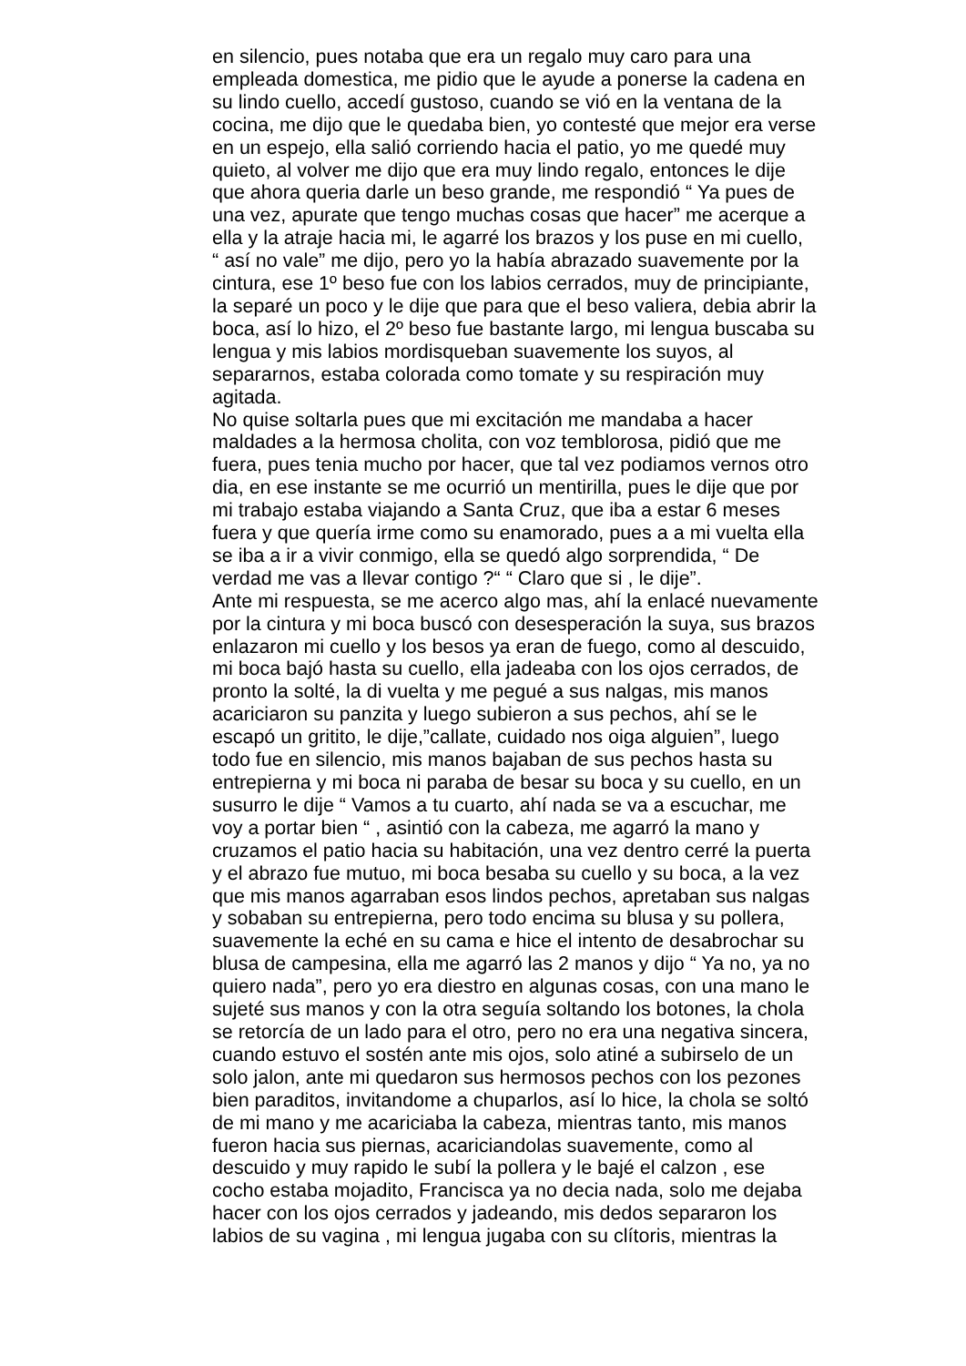en silencio, pues notaba que era un regalo muy caro para una
empleada domestica, me pidio que le ayude a ponerse la cadena en
su lindo cuello, accedí gustoso, cuando se vió en la ventana de la
cocina, me dijo que le quedaba bien, yo contesté que mejor era verse
en un espejo, ella salió corriendo hacia el patio, yo me quedé muy
quieto, al volver me dijo que era muy lindo regalo, entonces le dije
que ahora queria darle un beso grande, me respondió “ Ya pues de
una vez, apurate que tengo muchas cosas que hacer” me acerque a
ella y la atraje hacia mi, le agarré los brazos y los puse en mi cuello,
“ así no vale” me dijo, pero yo la había abrazado suavemente por la
cintura, ese 1º beso fue con los labios cerrados, muy de principiante,
la separé un poco y le dije que para que el beso valiera, debia abrir la
boca, así lo hizo, el 2º beso fue bastante largo, mi lengua buscaba su
lengua y mis labios mordisqueban suavemente los suyos, al
separarnos, estaba colorada como tomate y su respiración muy
agitada.
No quise soltarla pues que mi excitación me mandaba a hacer
maldades a la hermosa cholita, con voz temblorosa, pidió que me
fuera, pues tenia mucho por hacer, que tal vez podiamos vernos otro
dia, en ese instante se me ocurrió un mentirilla, pues le dije que por
mi trabajo estaba viajando a Santa Cruz, que iba a estar 6 meses
fuera y que quería irme como su enamorado, pues a a mi vuelta ella
se iba a ir a vivir conmigo, ella se quedó algo sorprendida, “ De
verdad me vas a llevar contigo ?“ “ Claro que si , le dije”.
Ante mi respuesta, se me acerco algo mas, ahí la enlacé nuevamente
por la cintura y mi boca buscó con desesperación la suya, sus brazos
enlazaron mi cuello y los besos ya eran de fuego, como al descuido,
mi boca bajó hasta su cuello, ella jadeaba con los ojos cerrados, de
pronto la solté, la di vuelta y me pegué a sus nalgas, mis manos
acariciaron su panzita y luego subieron a sus pechos, ahí se le
escapó un gritito, le dije,”callate, cuidado nos oiga alguien”, luego
todo fue en silencio, mis manos bajaban de sus pechos hasta su
entrepierna y mi boca ni paraba de besar su boca y su cuello, en un
susurro le dije “ Vamos a tu cuarto, ahí nada se va a escuchar, me
voy a portar bien “ , asintió con la cabeza, me agarró la mano y
cruzamos el patio hacia su habitación, una vez dentro cerré la puerta
y el abrazo fue mutuo, mi boca besaba su cuello y su boca, a la vez
que mis manos agarraban esos lindos pechos, apretaban sus nalgas
y sobaban su entrepierna, pero todo encima su blusa y su pollera,
suavemente la eché en su cama e hice el intento de desabrochar su
blusa de campesina, ella me agarró las 2 manos y dijo “ Ya no, ya no
quiero nada”, pero yo era diestro en algunas cosas, con una mano le
sujeté sus manos y con la otra seguía soltando los botones, la chola
se retorcía de un lado para el otro, pero no era una negativa sincera,
cuando estuvo el sostén ante mis ojos, solo atiné a subirselo de un
solo jalon, ante mi quedaron sus hermosos pechos con los pezones
bien paraditos, invitandome a chuparlos, así lo hice, la chola se soltó
de mi mano y me acariciaba la cabeza, mientras tanto, mis manos
fueron hacia sus piernas, acariciandolas suavemente, como al
descuido y muy rapido le subí la pollera y le bajé el calzon , ese
cocho estaba mojadito, Francisca ya no decia nada, solo me dejaba
hacer con los ojos cerrados y jadeando, mis dedos separaron los
labios de su vagina , mi lengua jugaba con su clítoris, mientras la